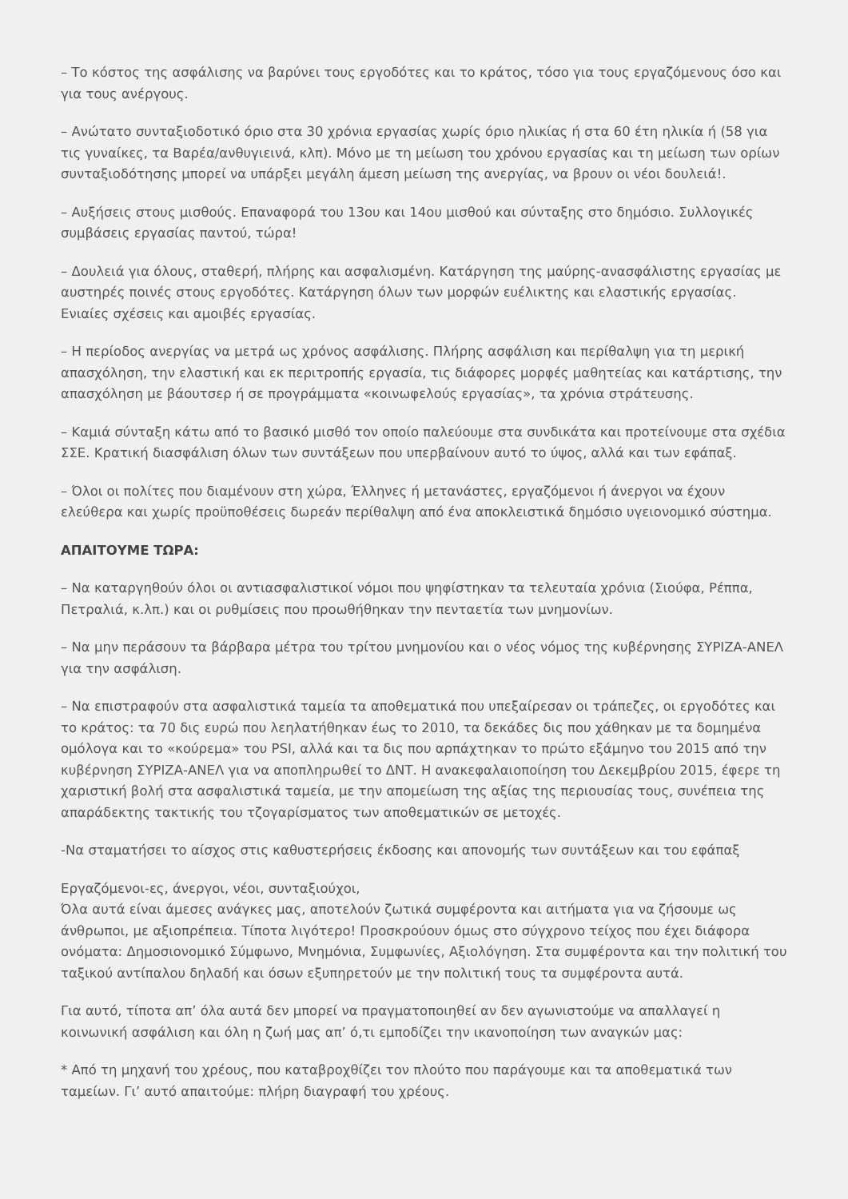– Το κόστος της ασφάλισης να βαρύνει τους εργοδότες και το κράτος, τόσο για τους εργαζόμενους όσο και για τους ανέργους.
– Ανώτατο συνταξιοδοτικό όριο στα 30 χρόνια εργασίας χωρίς όριο ηλικίας ή στα 60 έτη ηλικία ή (58 για τις γυναίκες, τα Βαρέα/ανθυγιεινά, κλπ). Μόνο με τη μείωση του χρόνου εργασίας και τη μείωση των ορίων συνταξιοδότησης μπορεί να υπάρξει μεγάλη άμεση μείωση της ανεργίας, να βρουν οι νέοι δουλειά!.
– Αυξήσεις στους μισθούς. Επαναφορά του 13ου και 14ου μισθού και σύνταξης στο δημόσιο. Συλλογικές συμβάσεις εργασίας παντού, τώρα!
– Δουλειά για όλους, σταθερή, πλήρης και ασφαλισμένη. Κατάργηση της μαύρης-ανασφάλιστης εργασίας με αυστηρές ποινές στους εργοδότες. Κατάργηση όλων των μορφών ευέλικτης και ελαστικής εργασίας. Ενιαίες σχέσεις και αμοιβές εργασίας.
– Η περίοδος ανεργίας να μετρά ως χρόνος ασφάλισης. Πλήρης ασφάλιση και περίθαλψη για τη μερική απασχόληση, την ελαστική και εκ περιτροπής εργασία, τις διάφορες μορφές μαθητείας και κατάρτισης, την απασχόληση με βάουτσερ ή σε προγράμματα «κοινωφελούς εργασίας», τα χρόνια στράτευσης.
– Καμιά σύνταξη κάτω από το βασικό μισθό τον οποίο παλεύουμε στα συνδικάτα και προτείνουμε στα σχέδια ΣΣΕ. Κρατική διασφάλιση όλων των συντάξεων που υπερβαίνουν αυτό το ύψος, αλλά και των εφάπαξ.
– Όλοι οι πολίτες που διαμένουν στη χώρα, Έλληνες ή μετανάστες, εργαζόμενοι ή άνεργοι να έχουν ελεύθερα και χωρίς προϋποθέσεις δωρεάν περίθαλψη από ένα αποκλειστικά δημόσιο υγειονομικό σύστημα.
ΑΠΑΙΤΟΥΜΕ ΤΩΡΑ:
– Να καταργηθούν όλοι οι αντιασφαλιστικοί νόμοι που ψηφίστηκαν τα τελευταία χρόνια (Σιούφα, Ρέππα, Πετραλιά, κ.λπ.) και οι ρυθμίσεις που προωθήθηκαν την πενταετία των μνημονίων.
– Να μην περάσουν τα βάρβαρα μέτρα του τρίτου μνημονίου και ο νέος νόμος της κυβέρνησης ΣΥΡΙΖΑ-ΑΝΕΛ για την ασφάλιση.
– Να επιστραφούν στα ασφαλιστικά ταμεία τα αποθεματικά που υπεξαίρεσαν οι τράπεζες, οι εργοδότες και το κράτος: τα 70 δις ευρώ που λεηλατήθηκαν έως το 2010, τα δεκάδες δις που χάθηκαν με τα δομημένα ομόλογα και το «κούρεμα» του PSI, αλλά και τα δις που αρπάχτηκαν το πρώτο εξάμηνο του 2015 από την κυβέρνηση ΣΥΡΙΖΑ-ΑΝΕΛ για να αποπληρωθεί το ΔΝΤ. Η ανακεφαλαιοποίηση του Δεκεμβρίου 2015, έφερε τη χαριστική βολή στα ασφαλιστικά ταμεία, με την απομείωση της αξίας της περιουσίας τους, συνέπεια της απαράδεκτης τακτικής του τζογαρίσματος των αποθεματικών σε μετοχές.
-Να σταματήσει το αίσχος στις καθυστερήσεις έκδοσης και απονομής των συντάξεων και του εφάπαξ
Εργαζόμενοι-ες, άνεργοι, νέοι, συνταξιούχοι,
Όλα αυτά είναι άμεσες ανάγκες μας, αποτελούν ζωτικά συμφέροντα και αιτήματα για να ζήσουμε ως άνθρωποι, με αξιοπρέπεια. Τίποτα λιγότερο! Προσκρούουν όμως στο σύγχρονο τείχος που έχει διάφορα ονόματα: Δημοσιονομικό Σύμφωνο, Μνημόνια, Συμφωνίες, Αξιολόγηση. Στα συμφέροντα και την πολιτική του ταξικού αντίπαλου δηλαδή και όσων εξυπηρετούν με την πολιτική τους τα συμφέροντα αυτά.
Για αυτό, τίποτα απ’ όλα αυτά δεν μπορεί να πραγματοποιηθεί αν δεν αγωνιστούμε να απαλλαγεί η κοινωνική ασφάλιση και όλη η ζωή μας απ’ ό,τι εμποδίζει την ικανοποίηση των αναγκών μας:
* Από τη μηχανή του χρέους, που καταβροχθίζει τον πλούτο που παράγουμε και τα αποθεματικά των ταμείων. Γι’ αυτό απαιτούμε: πλήρη διαγραφή του χρέους.